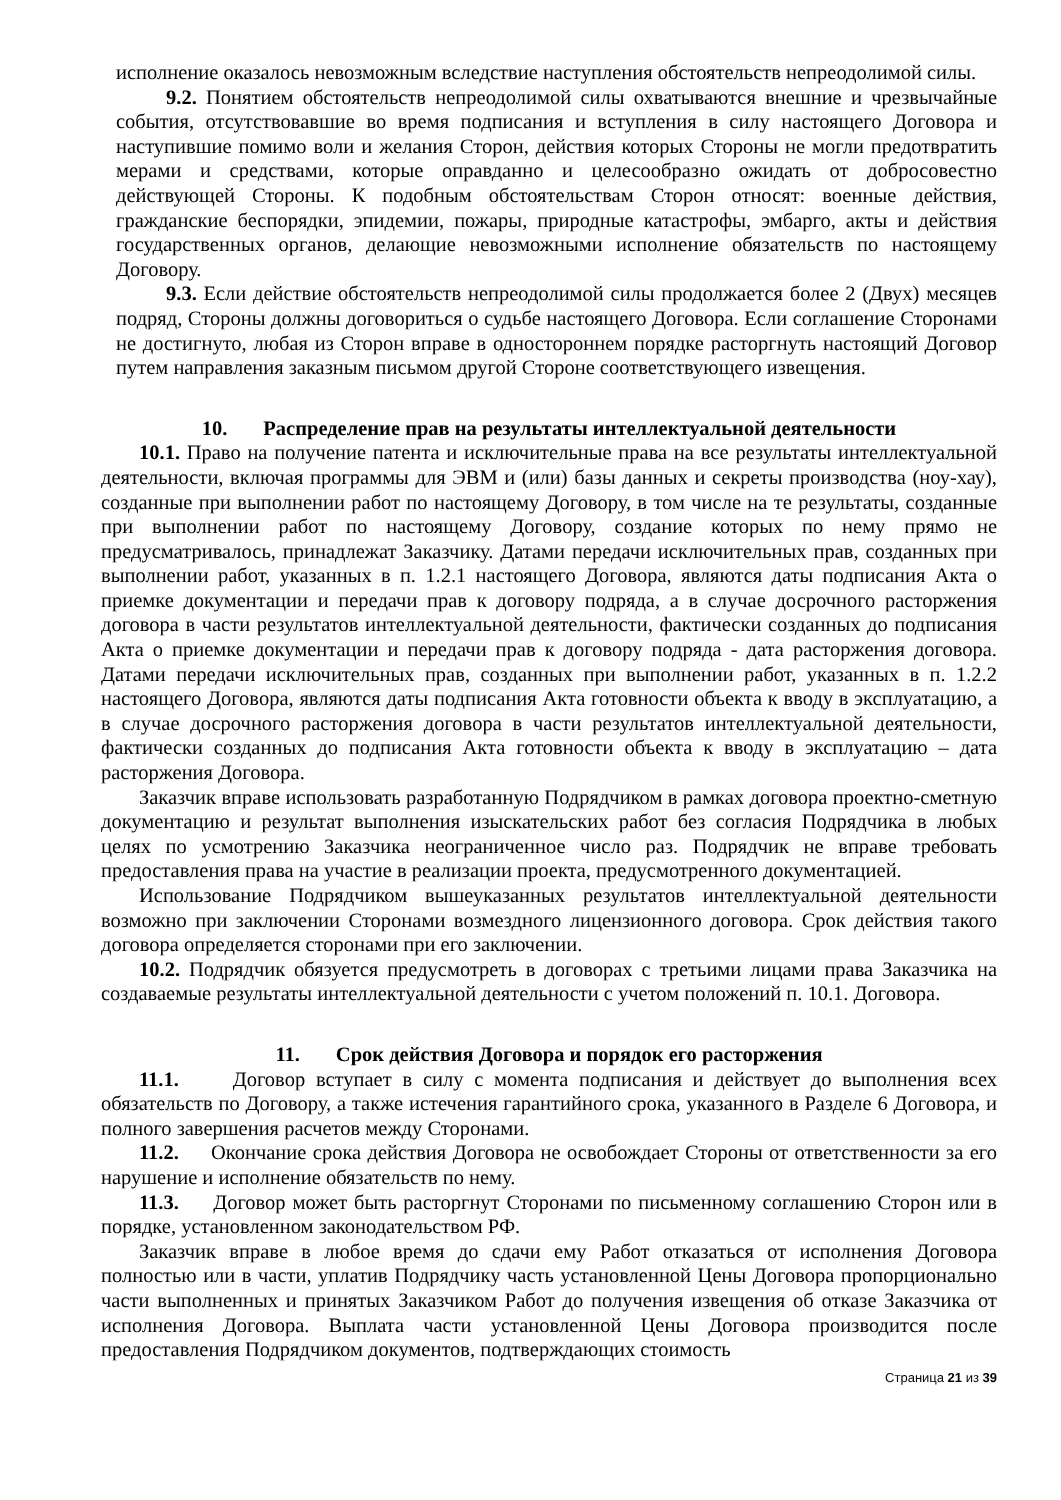исполнение оказалось невозможным вследствие наступления обстоятельств непреодолимой силы.
9.2. Понятием обстоятельств непреодолимой силы охватываются внешние и чрезвычайные события, отсутствовавшие во время подписания и вступления в силу настоящего Договора и наступившие помимо воли и желания Сторон, действия которых Стороны не могли предотвратить мерами и средствами, которые оправданно и целесообразно ожидать от добросовестно действующей Стороны. К подобным обстоятельствам Сторон относят: военные действия, гражданские беспорядки, эпидемии, пожары, природные катастрофы, эмбарго, акты и действия государственных органов, делающие невозможными исполнение обязательств по настоящему Договору.
9.3. Если действие обстоятельств непреодолимой силы продолжается более 2 (Двух) месяцев подряд, Стороны должны договориться о судьбе настоящего Договора. Если соглашение Сторонами не достигнуто, любая из Сторон вправе в одностороннем порядке расторгнуть настоящий Договор путем направления заказным письмом другой Стороне соответствующего извещения.
10. Распределение прав на результаты интеллектуальной деятельности
10.1. Право на получение патента и исключительные права на все результаты интеллектуальной деятельности, включая программы для ЭВМ и (или) базы данных и секреты производства (ноу-хау), созданные при выполнении работ по настоящему Договору, в том числе на те результаты, созданные при выполнении работ по настоящему Договору, создание которых по нему прямо не предусматривалось, принадлежат Заказчику. Датами передачи исключительных прав, созданных при выполнении работ, указанных в п. 1.2.1 настоящего Договора, являются даты подписания Акта о приемке документации и передачи прав к договору подряда, а в случае досрочного расторжения договора в части результатов интеллектуальной деятельности, фактически созданных до подписания Акта о приемке документации и передачи прав к договору подряда - дата расторжения договора. Датами передачи исключительных прав, созданных при выполнении работ, указанных в п. 1.2.2 настоящего Договора, являются даты подписания Акта готовности объекта к вводу в эксплуатацию, а в случае досрочного расторжения договора в части результатов интеллектуальной деятельности, фактически созданных до подписания Акта готовности объекта к вводу в эксплуатацию – дата расторжения Договора.
Заказчик вправе использовать разработанную Подрядчиком в рамках договора проектно-сметную документацию и результат выполнения изыскательских работ без согласия Подрядчика в любых целях по усмотрению Заказчика неограниченное число раз. Подрядчик не вправе требовать предоставления права на участие в реализации проекта, предусмотренного документацией.
Использование Подрядчиком вышеуказанных результатов интеллектуальной деятельности возможно при заключении Сторонами возмездного лицензионного договора. Срок действия такого договора определяется сторонами при его заключении.
10.2. Подрядчик обязуется предусмотреть в договорах с третьими лицами права Заказчика на создаваемые результаты интеллектуальной деятельности с учетом положений п. 10.1. Договора.
11. Срок действия Договора и порядок его расторжения
11.1. Договор вступает в силу с момента подписания и действует до выполнения всех обязательств по Договору, а также истечения гарантийного срока, указанного в Разделе 6 Договора, и полного завершения расчетов между Сторонами.
11.2. Окончание срока действия Договора не освобождает Стороны от ответственности за его нарушение и исполнение обязательств по нему.
11.3. Договор может быть расторгнут Сторонами по письменному соглашению Сторон или в порядке, установленном законодательством РФ.
Заказчик вправе в любое время до сдачи ему Работ отказаться от исполнения Договора полностью или в части, уплатив Подрядчику часть установленной Цены Договора пропорционально части выполненных и принятых Заказчиком Работ до получения извещения об отказе Заказчика от исполнения Договора. Выплата части установленной Цены Договора производится после предоставления Подрядчиком документов, подтверждающих стоимость
Страница 21 из 39